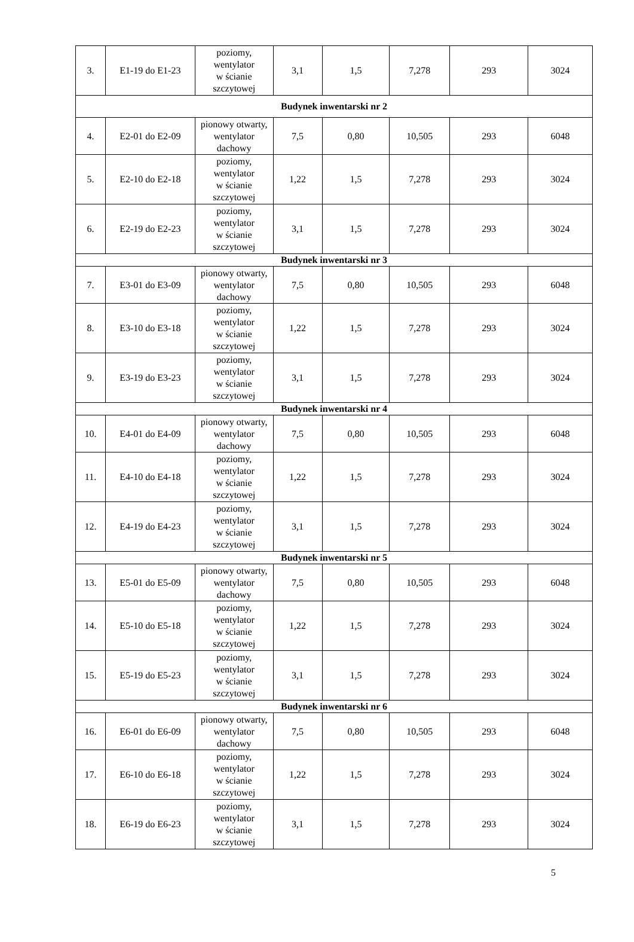| 3. | E1-19 do E1-23 | poziomy, wentylator w ścianie szczytowej | 3,1 | 1,5 | 7,278 | 293 | 3024 |
| Budynek inwentarski nr 2 | | | | | | | |
| 4. | E2-01 do E2-09 | pionowy otwarty, wentylator dachowy | 7,5 | 0,80 | 10,505 | 293 | 6048 |
| 5. | E2-10 do E2-18 | poziomy, wentylator w ścianie szczytowej | 1,22 | 1,5 | 7,278 | 293 | 3024 |
| 6. | E2-19 do E2-23 | poziomy, wentylator w ścianie szczytowej | 3,1 | 1,5 | 7,278 | 293 | 3024 |
| Budynek inwentarski nr 3 | | | | | | | |
| 7. | E3-01 do E3-09 | pionowy otwarty, wentylator dachowy | 7,5 | 0,80 | 10,505 | 293 | 6048 |
| 8. | E3-10 do E3-18 | poziomy, wentylator w ścianie szczytowej | 1,22 | 1,5 | 7,278 | 293 | 3024 |
| 9. | E3-19 do E3-23 | poziomy, wentylator w ścianie szczytowej | 3,1 | 1,5 | 7,278 | 293 | 3024 |
| Budynek inwentarski nr 4 | | | | | | | |
| 10. | E4-01 do E4-09 | pionowy otwarty, wentylator dachowy | 7,5 | 0,80 | 10,505 | 293 | 6048 |
| 11. | E4-10 do E4-18 | poziomy, wentylator w ścianie szczytowej | 1,22 | 1,5 | 7,278 | 293 | 3024 |
| 12. | E4-19 do E4-23 | poziomy, wentylator w ścianie szczytowej | 3,1 | 1,5 | 7,278 | 293 | 3024 |
| Budynek inwentarski nr 5 | | | | | | | |
| 13. | E5-01 do E5-09 | pionowy otwarty, wentylator dachowy | 7,5 | 0,80 | 10,505 | 293 | 6048 |
| 14. | E5-10 do E5-18 | poziomy, wentylator w ścianie szczytowej | 1,22 | 1,5 | 7,278 | 293 | 3024 |
| 15. | E5-19 do E5-23 | poziomy, wentylator w ścianie szczytowej | 3,1 | 1,5 | 7,278 | 293 | 3024 |
| Budynek inwentarski nr 6 | | | | | | | |
| 16. | E6-01 do E6-09 | pionowy otwarty, wentylator dachowy | 7,5 | 0,80 | 10,505 | 293 | 6048 |
| 17. | E6-10 do E6-18 | poziomy, wentylator w ścianie szczytowej | 1,22 | 1,5 | 7,278 | 293 | 3024 |
| 18. | E6-19 do E6-23 | poziomy, wentylator w ścianie szczytowej | 3,1 | 1,5 | 7,278 | 293 | 3024 |
5